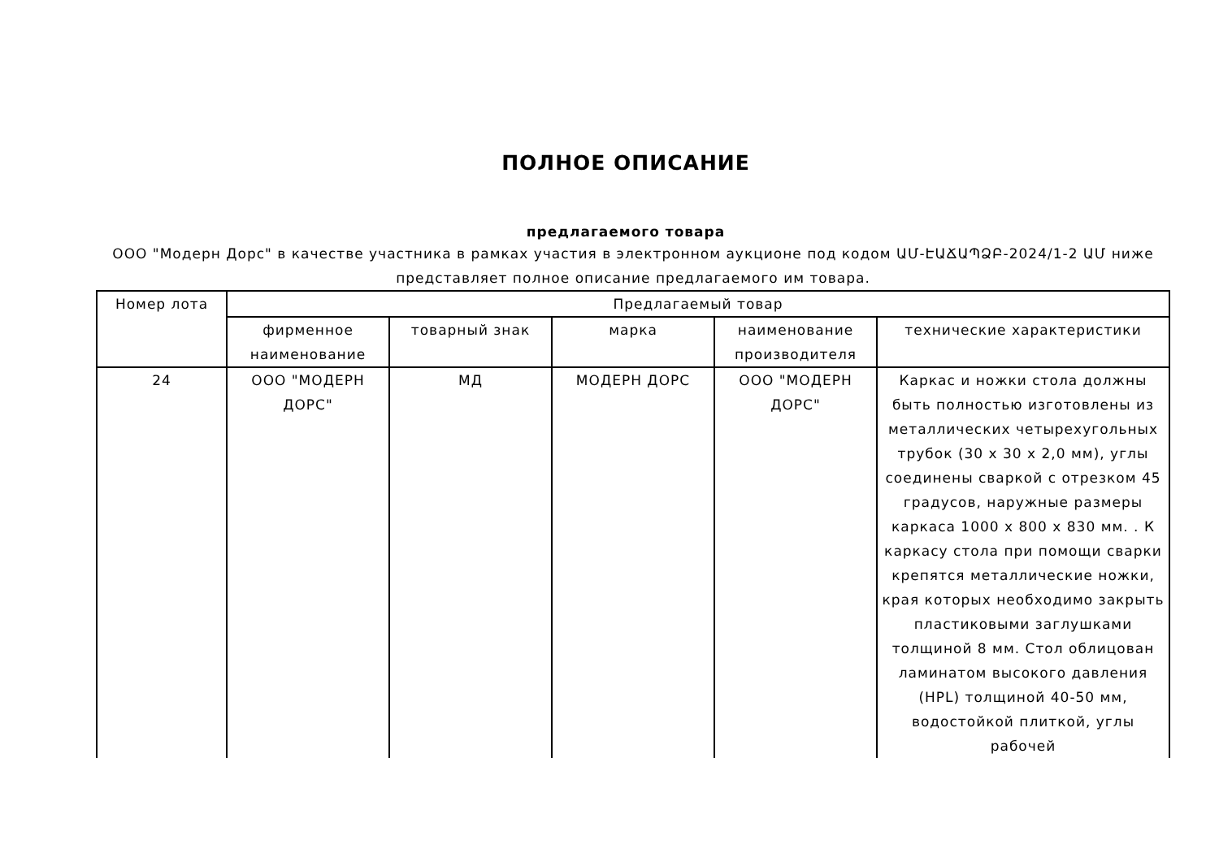ПОЛНОЕ ОПИСАНИЕ
предлагаемого товара
ООО "Модерн Дорс" в качестве участника в рамках участия в электронном аукционе под кодом ԱՄ-ԷԱՃԱՊՁԲ-2024/1-2 ԱՄ ниже представляет полное описание предлагаемого им товара.
| Номер лота | Предлагаемый товар | | | | |
| --- | --- | --- | --- | --- | --- |
| | фирменное наименование | товарный знак | марка | наименование производителя | технические характеристики |
| 24 | ООО "МОДЕРН ДОРС" | МД | МОДЕРН ДОРС | ООО "МОДЕРН ДОРС" | Каркас и ножки стола должны быть полностью изготовлены из металлических четырехугольных трубок (30 x 30 x 2,0 мм), углы соединены сваркой с отрезком 45 градусов, наружные размеры каркаса 1000 x 800 x 830 мм. . К каркасу стола при помощи сварки крепятся металлические ножки, края которых необходимо закрыть пластиковыми заглушками толщиной 8 мм. Стол облицован ламинатом высокого давления (HPL) толщиной 40-50 мм, водостойкой плиткой, углы рабочей |